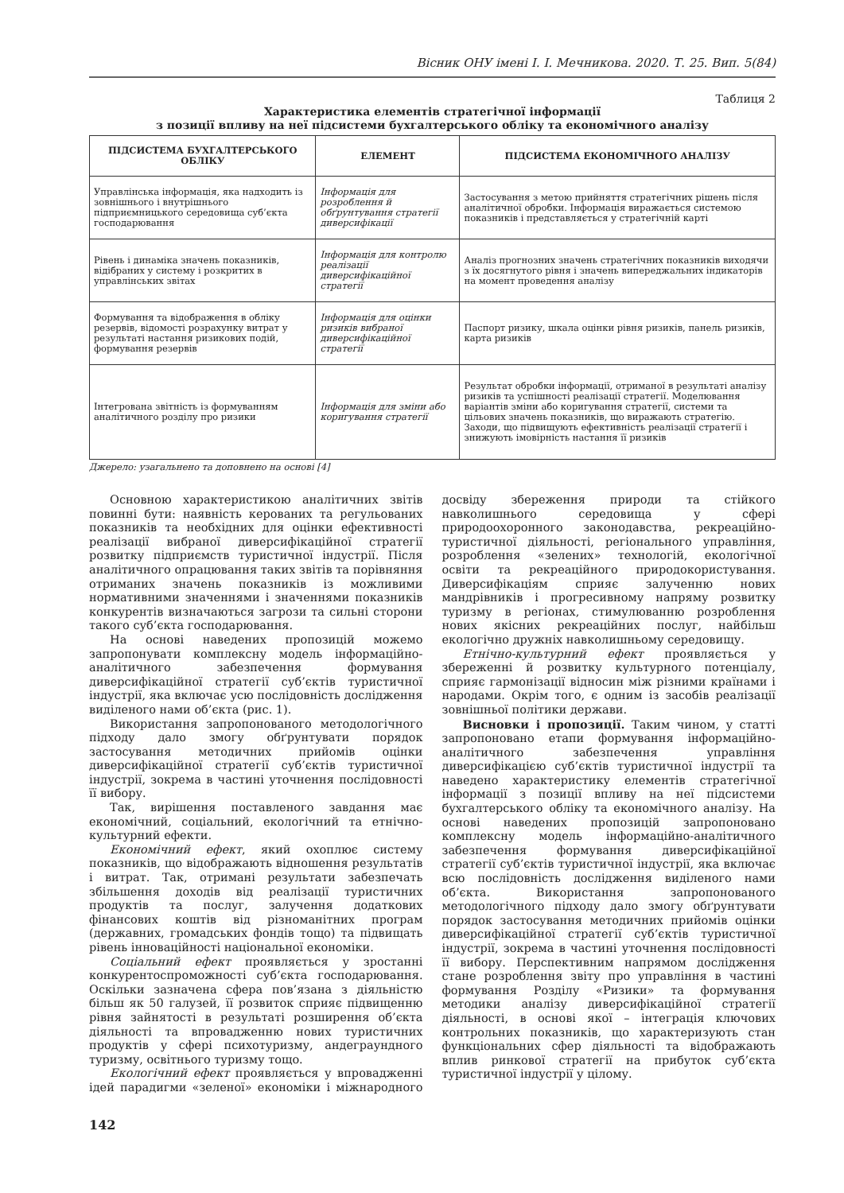Вісник ОНУ імені І. І. Мечникова. 2020. Т. 25. Вип. 5(84)
Таблиця 2
Характеристика елементів стратегічної інформації
з позиції впливу на неї підсистеми бухгалтерського обліку та економічного аналізу
| ПІДСИСТЕМА БУХГАЛТЕРСЬКОГО ОБЛІКУ | ЕЛЕМЕНТ | ПІДСИСТЕМА ЕКОНОМІЧНОГО АНАЛІЗУ |
| --- | --- | --- |
| Управлінська інформація, яка надходить із зовнішнього і внутрішнього підприємницького середовища суб’єкта господарювання | Інформація для розроблення й обґрунтування стратегії диверсифікації | Застосування з метою прийняття стратегічних рішень після аналітичної обробки. Інформація виражається системою показників і представляється у стратегічній карті |
| Рівень і динаміка значень показників, відібраних у систему і розкритих в управлінських звітах | Інформація для контролю реалізації диверсифікаційної стратегії | Аналіз прогнозних значень стратегічних показників виходячи з їх досягнутого рівня і значень випереджальних індикаторів на момент проведення аналізу |
| Формування та відображення в обліку резервів, відомості розрахунку витрат у результаті настання ризикових подій, формування резервів | Інформація для оцінки ризиків вибраної диверсифікаційної стратегії | Паспорт ризику, шкала оцінки рівня ризиків, панель ризиків, карта ризиків |
| Інтегрована звітність із формуванням аналітичного розділу про ризики | Інформація для зміни або коригування стратегії | Результат обробки інформації, отриманої в результаті аналізу ризиків та успішності реалізації стратегії. Моделювання варіантів зміни або коригування стратегії, системи та цільових значень показників, що виражають стратегію. Заходи, що підвищують ефективність реалізації стратегії і знижують імовірність настання її ризиків |
Джерело: узагальнено та доповнено на основі [4]
Основною характеристикою аналітичних звітів повинні бути: наявність керованих та регульованих показників та необхідних для оцінки ефективності реалізації вибраної диверсифікаційної стратегії розвитку підприємств туристичної індустрії. Після аналітичного опрацювання таких звітів та порівняння отриманих значень показників із можливими нормативними значеннями і значеннями показників конкурентів визначаються загрози та сильні сторони такого суб’єкта господарювання.
На основі наведених пропозицій можемо запропонувати комплексну модель інформаційно-аналітичного забезпечення формування диверсифікаційної стратегії суб’єктів туристичної індустрії, яка включає усю послідовність дослідження виділеного нами об’єкта (рис. 1).
Використання запропонованого методологічного підходу дало змогу обґрунтувати порядок застосування методичних прийомів оцінки диверсифікаційної стратегії суб’єктів туристичної індустрії, зокрема в частині уточнення послідовності її вибору.
Так, вирішення поставленого завдання має економічний, соціальний, екологічний та етнічно-культурний ефекти.
Економічний ефект, який охоплює систему показників, що відображають відношення результатів і витрат. Так, отримані результати забезпечать збільшення доходів від реалізації туристичних продуктів та послуг, залучення додаткових фінансових коштів від різноманітних програм (державних, громадських фондів тощо) та підвищать рівень інноваційності національної економіки.
Соціальний ефект проявляється у зростанні конкурентоспроможності суб’єкта господарювання. Оскільки зазначена сфера пов’язана з діяльністю більш як 50 галузей, її розвиток сприяє підвищенню рівня зайнятості в результаті розширення об’єкта діяльності та впровадженню нових туристичних продуктів у сфері психотуризму, андеграундного туризму, освітнього туризму тощо.
Екологічний ефект проявляється у впровадженні ідей парадигми «зеленої» економіки і міжнародного досвіду збереження природи та стійкого навколишнього середовища у сфері природоохоронного законодавства, рекреаційно-туристичної діяльності, регіонального управління, розроблення «зелених» технологій, екологічної освіти та рекреаційного природокористування. Диверсифікаціям сприяє залученню нових мандрівників і прогресивному напряму розвитку туризму в регіонах, стимулюванню розроблення нових якісних рекреаційних послуг, найбільш екологічно дружніх навколишньому середовищу.
Етнічно-культурний ефект проявляється у збереженні й розвитку культурного потенціалу, сприяє гармонізації відносин між різними країнами і народами. Окрім того, є одним із засобів реалізації зовнішньої політики держави.
Висновки і пропозиції. Таким чином, у статті запропоновано етапи формування інформаційно-аналітичного забезпечення управління диверсифікацією суб’єктів туристичної індустрії та наведено характеристику елементів стратегічної інформації з позиції впливу на неї підсистеми бухгалтерського обліку та економічного аналізу. На основі наведених пропозицій запропоновано комплексну модель інформаційно-аналітичного забезпечення формування диверсифікаційної стратегії суб’єктів туристичної індустрії, яка включає всю послідовність дослідження виділеного нами об’єкта. Використання запропонованого методологічного підходу дало змогу обґрунтувати порядок застосування методичних прийомів оцінки диверсифікаційної стратегії суб’єктів туристичної індустрії, зокрема в частині уточнення послідовності її вибору. Перспективним напрямом дослідження стане розроблення звіту про управління в частині формування Розділу «Ризики» та формування методики аналізу диверсифікаційної стратегії діяльності, в основі якої – інтеграція ключових контрольних показників, що характеризують стан функціональних сфер діяльності та відображають вплив ринкової стратегії на прибуток суб’єкта туристичної індустрії у цілому.
142